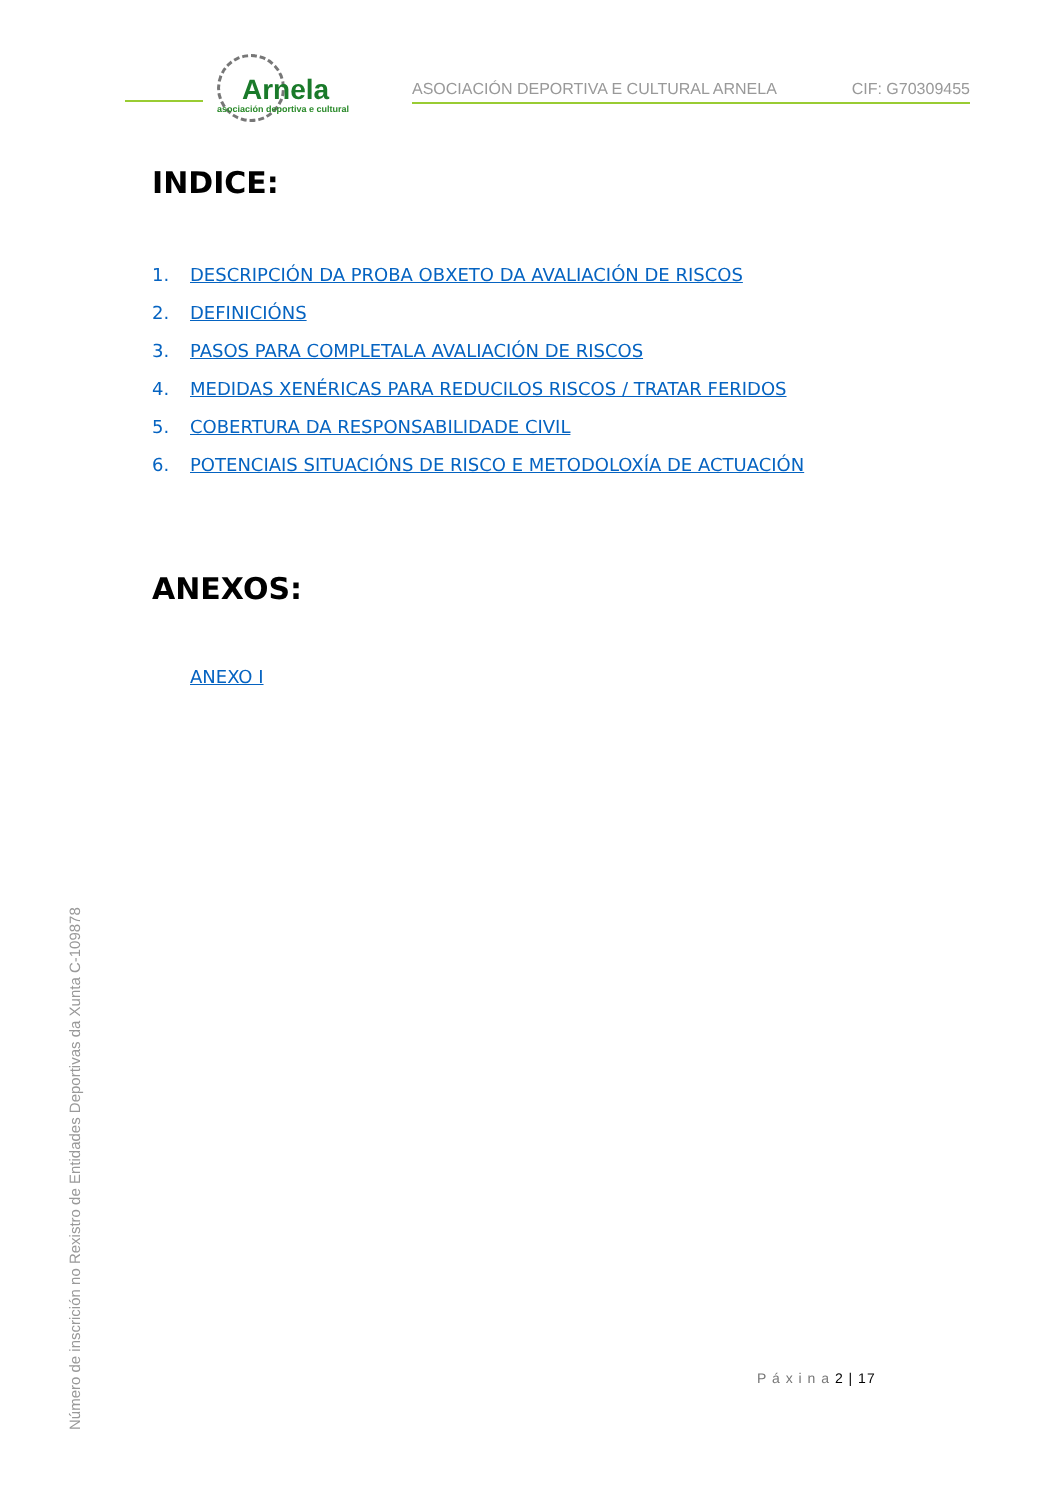Arnela
asociación deportiva e cultural
ASOCIACIÓN DEPORTIVA E CULTURAL ARNELA
CIF: G70309455
INDICE:
1. DESCRIPCIÓN DA PROBA OBXETO DA AVALIACIÓN DE RISCOS
2. DEFINICIÓNS
3. PASOS PARA COMPLETALA AVALIACIÓN DE RISCOS
4. MEDIDAS XENÉRICAS PARA REDUCILOS RISCOS / TRATAR FERIDOS
5. COBERTURA DA RESPONSABILIDADE CIVIL
6. POTENCIAIS SITUACIÓNS DE RISCO E METODOLOXÍA DE ACTUACIÓN
ANEXOS:
ANEXO I
Número de inscrición no Rexistro de Entidades Deportivas da Xunta C-109878
P á x i n a 2 | 17